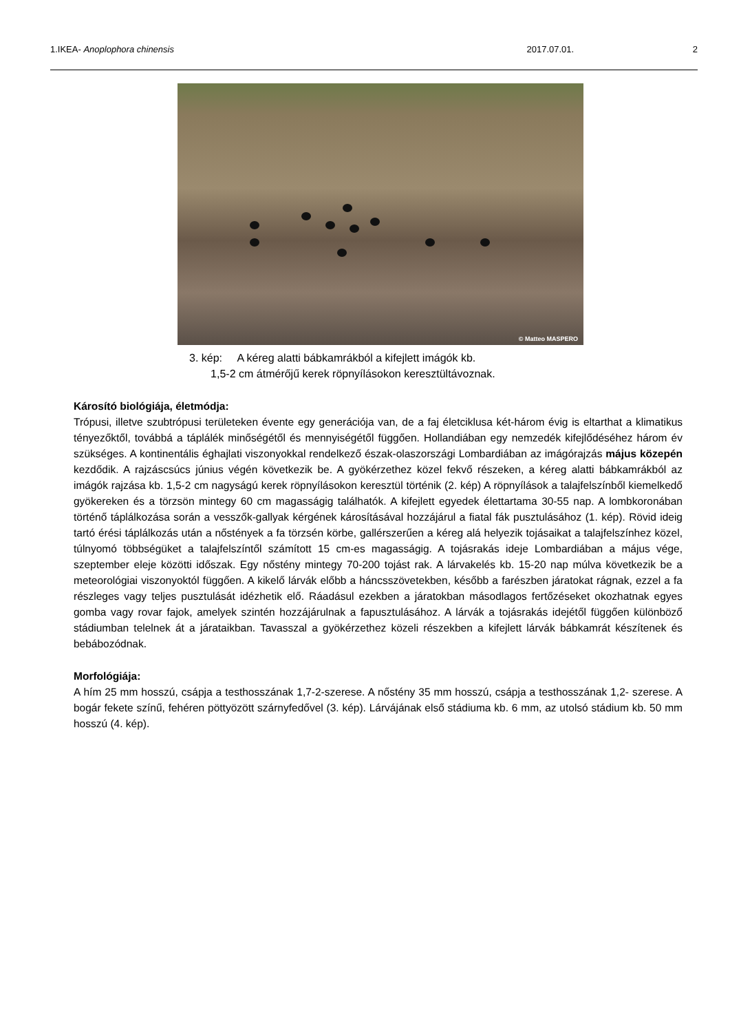1.IKEA- Anoplophora chinensis 2017.07.01. 2
© Matteo MASPERO
3. kép: A kéreg alatti bábkamrákból a kifejlett imágók kb.
1,5-2 cm átmérőjű kerek röpnyílásokon keresztültávoznak.
Károsító biológiája, életmódja:
Trópusi, illetve szubtrópusi területeken évente egy generációja van, de a faj életciklusa két-három évig is eltarthat a klimatikus tényezőktől, továbbá a táplálék minőségétől és mennyiségétől függően. Hollandiában egy nemzedék kifejlődéséhez három év szükséges. A kontinentális éghajlati viszonyokkal rendelkező észak-olaszországi Lombardiában az imágórajzás május közepén kezdődik. A rajzáscsúcs június végén következik be. A gyökérzethez közel fekvő részeken, a kéreg alatti bábkamrákból az imágók rajzása kb. 1,5-2 cm nagyságú kerek röpnyílásokon keresztül történik (2. kép) A röpnyílások a talajfelszínből kiemelkedő gyökereken és a törzsön mintegy 60 cm magasságig találhatók. A kifejlett egyedek élettartama 30-55 nap. A lombkoronában történő táplálkozása során a vesszők-gallyak kérgének károsításával hozzájárul a fiatal fák pusztulásához (1. kép). Rövid ideig tartó érési táplálkozás után a nőstények a fa törzsén körbe, gallérszerűen a kéreg alá helyezik tojásaikat a talajfelszínhez közel, túlnyomó többségüket a talajfelszíntől számított 15 cm-es magasságig. A tojásrakás ideje Lombardiában a május vége, szeptember eleje közötti időszak. Egy nőstény mintegy 70-200 tojást rak. A lárvakelés kb. 15-20 nap múlva következik be a meteorológiai viszonyoktól függően. A kikelő lárvák előbb a háncsszövetekben, később a farészben járatokat rágnak, ezzel a fa részleges vagy teljes pusztulását idézhetik elő. Ráadásul ezekben a járatokban másodlagos fertőzéseket okozhatnak egyes gomba vagy rovar fajok, amelyek szintén hozzájárulnak a fapusztulásához. A lárvák a tojásrakás idejétől függően különböző stádiumban telelnek át a járataikban. Tavasszal a gyökérzethez közeli részekben a kifejlett lárvák bábkamrát készítenek és bebábozódnak.
Morfológiája:
A hím 25 mm hosszú, csápja a testhosszának 1,7-2-szerese. A nőstény 35 mm hosszú, csápja a testhosszának 1,2- szerese. A bogár fekete színű, fehéren pöttyözött szárnyfedővel (3. kép). Lárvájának első stádiuma kb. 6 mm, az utolsó stádium kb. 50 mm hosszú (4. kép).